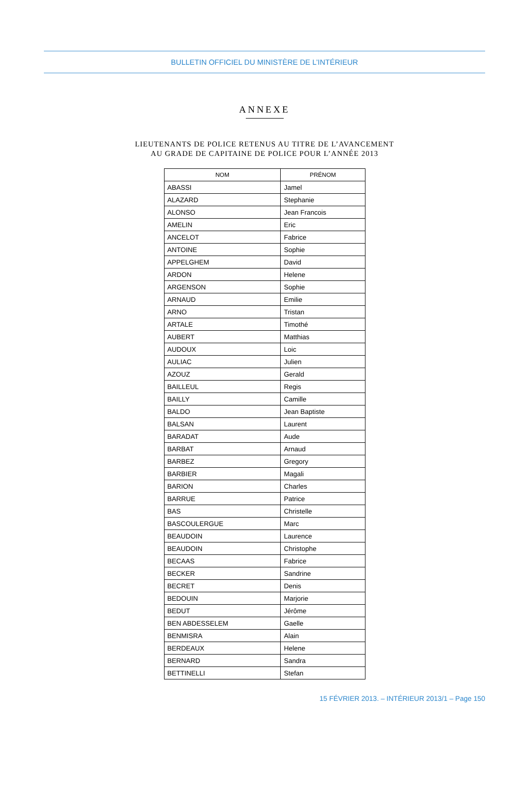BULLETIN OFFICIEL DU MINISTÈRE DE L’INTÉRIEUR
ANNEXE
LIEUTENANTS DE POLICE RETENUS AU TITRE DE L’AVANCEMENT
AU GRADE DE CAPITAINE DE POLICE POUR L’ANNÉE 2013
| NOM | PRÉNOM |
| --- | --- |
| ABASSI | Jamel |
| ALAZARD | Stephanie |
| ALONSO | Jean Francois |
| AMELIN | Eric |
| ANCELOT | Fabrice |
| ANTOINE | Sophie |
| APPELGHEM | David |
| ARDON | Helene |
| ARGENSON | Sophie |
| ARNAUD | Emilie |
| ARNO | Tristan |
| ARTALE | Timothé |
| AUBERT | Matthias |
| AUDOUX | Loic |
| AULIAC | Julien |
| AZOUZ | Gerald |
| BAILLEUL | Regis |
| BAILLY | Camille |
| BALDO | Jean Baptiste |
| BALSAN | Laurent |
| BARADAT | Aude |
| BARBAT | Arnaud |
| BARBEZ | Gregory |
| BARBIER | Magali |
| BARION | Charles |
| BARRUE | Patrice |
| BAS | Christelle |
| BASCOULERGUE | Marc |
| BEAUDOIN | Laurence |
| BEAUDOIN | Christophe |
| BECAAS | Fabrice |
| BECKER | Sandrine |
| BECRET | Denis |
| BEDOUIN | Marjorie |
| BEDUT | Jérôme |
| BEN ABDESSELEM | Gaelle |
| BENMISRA | Alain |
| BERDEAUX | Helene |
| BERNARD | Sandra |
| BETTINELLI | Stefan |
15 FÉVRIER 2013. – INTÉRIEUR 2013/1 – Page 150